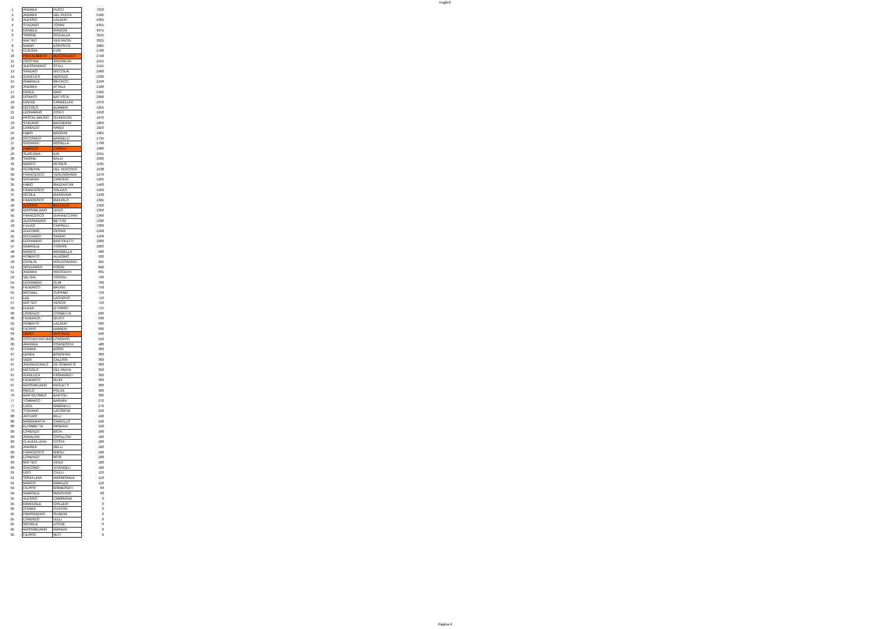Foglio3
| 1 | ANDREA | PUCCI | 7620 |
| 2 | ANDREA | DEL PUNTA | 6185 |
| 3 | ALESSIO | LAZZERI | 4365 |
| 4 | STEFANO | TONINI | 4355 |
| 5 | DANIELE | MANCINI | 3975 |
| 6 | SIMONE | SCALELLA | 3115 |
| 7 | MATTEO | VENTAVOLI | 3025 |
| 8 | MARIO | ESPOSITO | 2805 |
| 9 | CLAUDIA | FUSI | 2780 |
| 10 | PIER ALBERTO | BUCCOLIERO | 2740 |
| 11 | CRISTINA | ANDORLINI | 2555 |
| 12 | ALESSANDRO | STILLI | 2525 |
| 13 | SANDRO | NICCOLAI | 2480 |
| 14 | GIANLUCA | NEROZZI | 2330 |
| 15 | GABRIELE | MECACCI | 2240 |
| 16 | ANDREA | ATTALA | 2180 |
| 17 | RAOUL | RAIO | 2105 |
| 18 | DONATO | BATTISTA | 2090 |
| 19 | DAVIDE | CARDELLINI | 1970 |
| 20 | NICCOLO | BURBERI | 1955 |
| 21 | LEONARDO | CONTI | 1910 |
| 22 | PASCAL BRUNO | QUINODON | 1870 |
| 23 | STEFANO | BACHERINI | 1850 |
| 24 | LORENZO | NARDI | 1820 |
| 25 | FABIO | BROGINI | 1805 |
| 26 | RICCARDO | BARDELLI | 1735 |
| 27 | GIOVANNI | MOSELLA | 1700 |
| 28 | FABRIZIO | CASELLI | 1680 |
| 29 | SLAGJANA | ILIK | 1615 |
| 30 | SIMONE | BALDI | 1600 |
| 31 | MARCO | MITRESI | 1565 |
| 32 | GIUSEPPE | DEL VESCOVO | 1530 |
| 33 | FRANCESCO | VERLINGHIERI | 1470 |
| 34 | GIOVANNI | CASCINO | 1465 |
| 35 | FABIO | MAZZANTINI | 1460 |
| 35 | FRANCESCO | SOLDATI | 1460 |
| 37 | NICOLA | MANSUINO | 1430 |
| 38 | FRANCESCO | MAIUOLO | 1395 |
| 40 | ALESSIO | BALDAZZI | 1350 |
| 40 | MASSIMILIANO | LENCI | 1350 |
| 41 | FRANCESCO | GIANNECCHINI | 1340 |
| 42 | ALESSANDRO | BETTINI | 1330 |
| 43 | FULVIO | CAPPELLI | 1300 |
| 44 | GIACOMO | CESARI | 1240 |
| 45 | RICCARDO | SAVERI | 1160 |
| 46 | LEONARDO | BARTOLETTI | 1090 |
| 47 | GABRIELE | TORRINI | 1060 |
| 48 | MARCO | MIRABELLA | 990 |
| 49 | ROBERTO | ALLEGRO | 930 |
| 50 | CATALIN | MOLDOVEANU | 925 |
| 51 | WOLFANGO | POGGI | 840 |
| 52 | ANDREA | INNOCENTI | 835 |
| 53 | VALTER | VIGNOLI | 790 |
| 54 | LEONARDO | OLMI | 780 |
| 55 | FEDERICO | BRUNO | 750 |
| 55 | MICHAEL | CUPPARI | 750 |
| 57 | LEE | LACHOVIC | 720 |
| 57 | MATTEO | VESCHI | 720 |
| 59 | ELENA | DI PIRRO | 715 |
| 60 | LORENZO | CORBETTA | 630 |
| 60 | FEDERICO | GIUSTI | 630 |
| 62 | ROBERTO | LAZZERI | 600 |
| 62 | FILIPPO | RAMIERI | 600 |
| 64 | DIEGO | GASTALDI | 540 |
| 65 | COSTANTINO MAS | LONGHINI | 510 |
| 66 | ARIANNA | PISANESCHI | 480 |
| 67 | CHIARA | BOSSI | 360 |
| 67 | DEREK | BOWSHER | 360 |
| 67 | VIERI | CALUSSI | 360 |
| 67 | ANDREACARLO | DE ROBERTIS | 360 |
| 67 | NICCOLO' | DEL PANTA | 360 |
| 67 | GIANLUCA | FIORAVANTI | 360 |
| 67 | FEDERICO | GUIDI | 360 |
| 67 | MASSIMILIANO | PAOLETTI | 360 |
| 67 | PAOLO | POLINI | 360 |
| 76 | BARTOLOMEO | BARTOLI | 300 |
| 77 | TOMMASO | BARNINI | 270 |
| 77 | LUCA | GABRIELLI | 270 |
| 79 | STEFANO | LACORCIA | 250 |
| 80 | ARTURO | BILLI | 240 |
| 80 | MARGHERITA | CARDILLO | 240 |
| 80 | ELISABETTA | PANERAI | 240 |
| 83 | LORENZO | BICHI | 180 |
| 83 | ANNALISA | CIPOLLONI | 180 |
| 83 | CLAUDIA LIVIA | COSTA | 180 |
| 83 | ANDREA | GELLI | 180 |
| 83 | FRANCESCO | RIBOLI | 180 |
| 83 | LORENZO | ROSI | 180 |
| 83 | MATTEO | VENZI | 180 |
| 83 | GIACOMO | VITANGELI | 180 |
| 91 | UGO | CIULLI | 120 |
| 91 | SONIA LINA | MARMORALE | 120 |
| 91 | MARCO | RAMUZZI | 120 |
| 94 | FILIPPO | BOMBONATI | 60 |
| 94 | GABRIELE | MANSUINO | 60 |
| 95 | ALESSIO | CAMPAGNA | 0 |
| 95 | EMANUELE | CHILLERI | 0 |
| 95 | CHIARA | CIUFFINI | 0 |
| 95 | PIERSANDRO | GUARINI | 0 |
| 95 | LORENZO | LELLI | 0 |
| 95 | MICHELE | LOCHE | 0 |
| 95 | MASSIMILIANO | MARIANI | 0 |
| 95 | FILIPPO | NUTI | 0 |
Pagina 4